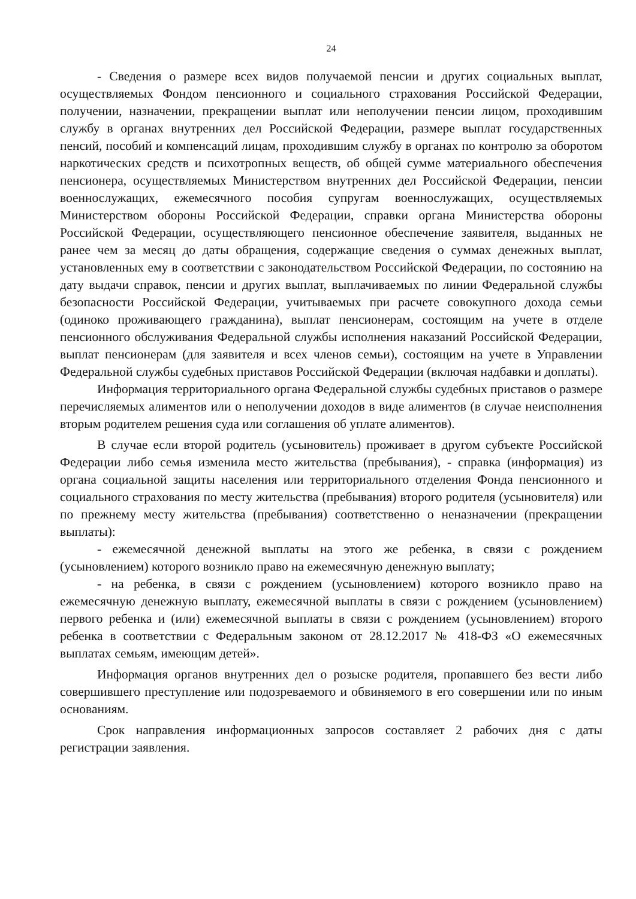24
- Сведения о размере всех видов получаемой пенсии и других социальных выплат, осуществляемых Фондом пенсионного и социального страхования Российской Федерации, получении, назначении, прекращении выплат или неполучении пенсии лицом, проходившим службу в органах внутренних дел Российской Федерации, размере выплат государственных пенсий, пособий и компенсаций лицам, проходившим службу в органах по контролю за оборотом наркотических средств и психотропных веществ, об общей сумме материального обеспечения пенсионера, осуществляемых Министерством внутренних дел Российской Федерации, пенсии военнослужащих, ежемесячного пособия супругам военнослужащих, осуществляемых Министерством обороны Российской Федерации, справки органа Министерства обороны Российской Федерации, осуществляющего пенсионное обеспечение заявителя, выданных не ранее чем за месяц до даты обращения, содержащие сведения о суммах денежных выплат, установленных ему в соответствии с законодательством Российской Федерации, по состоянию на дату выдачи справок, пенсии и других выплат, выплачиваемых по линии Федеральной службы безопасности Российской Федерации, учитываемых при расчете совокупного дохода семьи (одиноко проживающего гражданина), выплат пенсионерам, состоящим на учете в отделе пенсионного обслуживания Федеральной службы исполнения наказаний Российской Федерации, выплат пенсионерам (для заявителя и всех членов семьи), состоящим на учете в Управлении Федеральной службы судебных приставов Российской Федерации (включая надбавки и доплаты).
Информация территориального органа Федеральной службы судебных приставов о размере перечисляемых алиментов или о неполучении доходов в виде алиментов (в случае неисполнения вторым родителем решения суда или соглашения об уплате алиментов).
В случае если второй родитель (усыновитель) проживает в другом субъекте Российской Федерации либо семья изменила место жительства (пребывания), - справка (информация) из органа социальной защиты населения или территориального отделения Фонда пенсионного и социального страхования по месту жительства (пребывания) второго родителя (усыновителя) или по прежнему месту жительства (пребывания) соответственно о неназначении (прекращении выплаты):
- ежемесячной денежной выплаты на этого же ребенка, в связи с рождением (усыновлением) которого возникло право на ежемесячную денежную выплату;
- на ребенка, в связи с рождением (усыновлением) которого возникло право на ежемесячную денежную выплату, ежемесячной выплаты в связи с рождением (усыновлением) первого ребенка и (или) ежемесячной выплаты в связи с рождением (усыновлением) второго ребенка в соответствии с Федеральным законом от 28.12.2017 № 418-ФЗ «О ежемесячных выплатах семьям, имеющим детей».
Информация органов внутренних дел о розыске родителя, пропавшего без вести либо совершившего преступление или подозреваемого и обвиняемого в его совершении или по иным основаниям.
Срок направления информационных запросов составляет 2 рабочих дня с даты регистрации заявления.